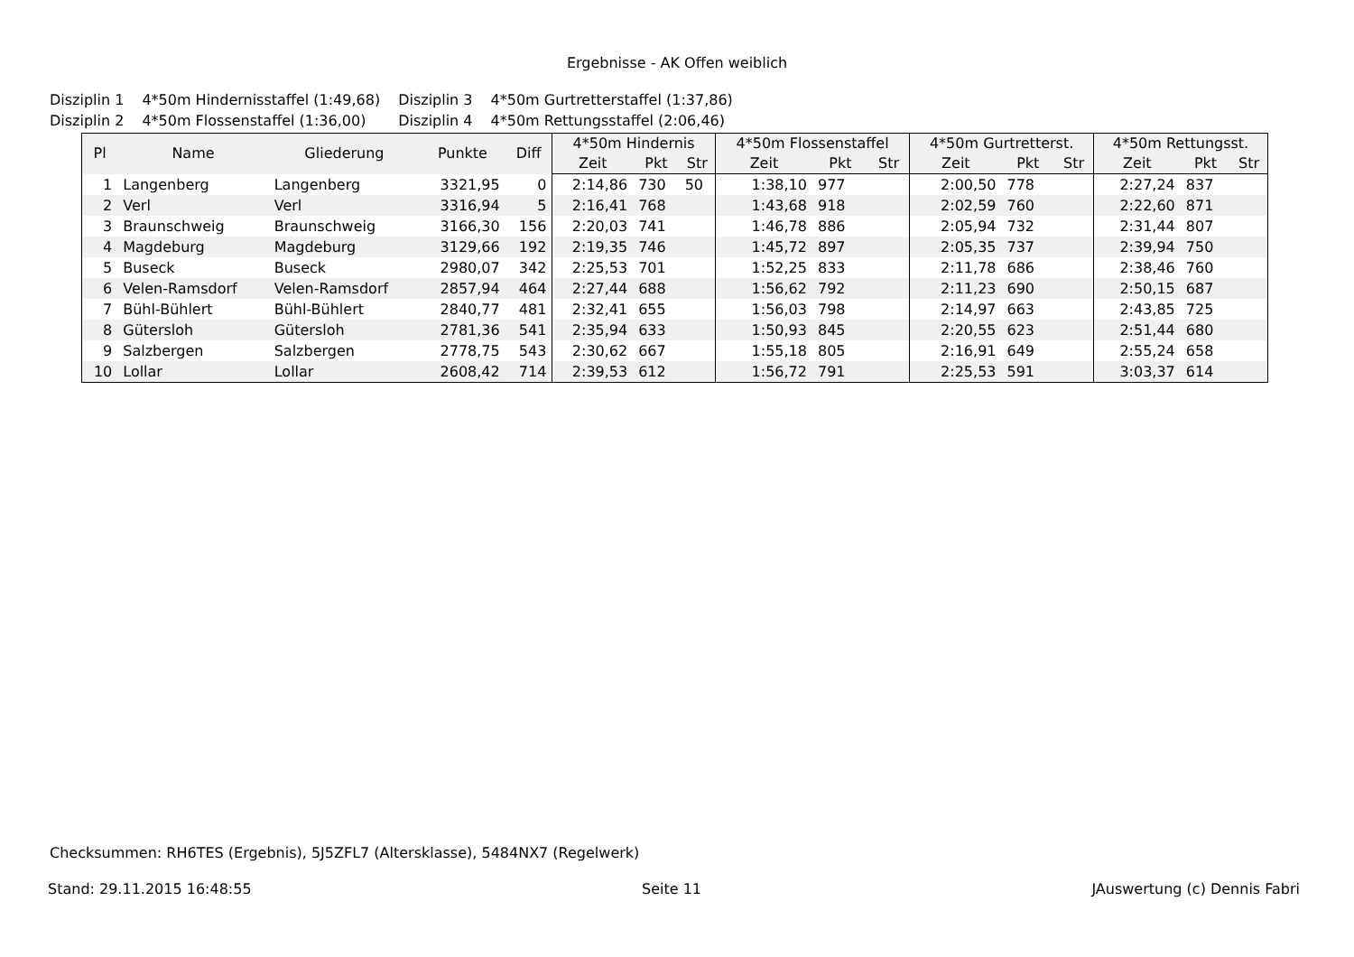Ergebnisse - AK Offen weiblich
| Disziplin 1 | 4*50m Hindernisstaffel (1:49,68) | Disziplin 3 | 4*50m Gurtretterstaffel (1:37,86) |
| Disziplin 2 | 4*50m Flossenstaffel (1:36,00) | Disziplin 4 | 4*50m Rettungsstaffel (2:06,46) |
| Pl | Name | Gliederung | Punkte | Diff | 4*50m Hindernis | | | 4*50m Flossenstaffel | | | 4*50m Gurtretterst. | | | 4*50m Rettungsst. | | |
| --- | --- | --- | --- | --- | --- | --- | --- | --- | --- | --- | --- | --- | --- | --- | --- | --- |
| | | | | | Zeit | Pkt | Str | Zeit | Pkt | Str | Zeit | Pkt | Str | Zeit | Pkt | Str |
| 1 | Langenberg | Langenberg | 3321,95 | 0 | 2:14,86 | 730 | 50 | 1:38,10 | 977 | | 2:00,50 | 778 | | 2:27,24 | 837 | |
| 2 | Verl | Verl | 3316,94 | 5 | 2:16,41 | 768 | | 1:43,68 | 918 | | 2:02,59 | 760 | | 2:22,60 | 871 | |
| 3 | Braunschweig | Braunschweig | 3166,30 | 156 | 2:20,03 | 741 | | 1:46,78 | 886 | | 2:05,94 | 732 | | 2:31,44 | 807 | |
| 4 | Magdeburg | Magdeburg | 3129,66 | 192 | 2:19,35 | 746 | | 1:45,72 | 897 | | 2:05,35 | 737 | | 2:39,94 | 750 | |
| 5 | Buseck | Buseck | 2980,07 | 342 | 2:25,53 | 701 | | 1:52,25 | 833 | | 2:11,78 | 686 | | 2:38,46 | 760 | |
| 6 | Velen-Ramsdorf | Velen-Ramsdorf | 2857,94 | 464 | 2:27,44 | 688 | | 1:56,62 | 792 | | 2:11,23 | 690 | | 2:50,15 | 687 | |
| 7 | Bühl-Bühlert | Bühl-Bühlert | 2840,77 | 481 | 2:32,41 | 655 | | 1:56,03 | 798 | | 2:14,97 | 663 | | 2:43,85 | 725 | |
| 8 | Gütersloh | Gütersloh | 2781,36 | 541 | 2:35,94 | 633 | | 1:50,93 | 845 | | 2:20,55 | 623 | | 2:51,44 | 680 | |
| 9 | Salzbergen | Salzbergen | 2778,75 | 543 | 2:30,62 | 667 | | 1:55,18 | 805 | | 2:16,91 | 649 | | 2:55,24 | 658 | |
| 10 | Lollar | Lollar | 2608,42 | 714 | 2:39,53 | 612 | | 1:56,72 | 791 | | 2:25,53 | 591 | | 3:03,37 | 614 | |
Checksummen: RH6TES (Ergebnis), 5J5ZFL7 (Altersklasse), 5484NX7 (Regelwerk)
Stand: 29.11.2015 16:48:55 Seite 11 JAuswertung (c) Dennis Fabri